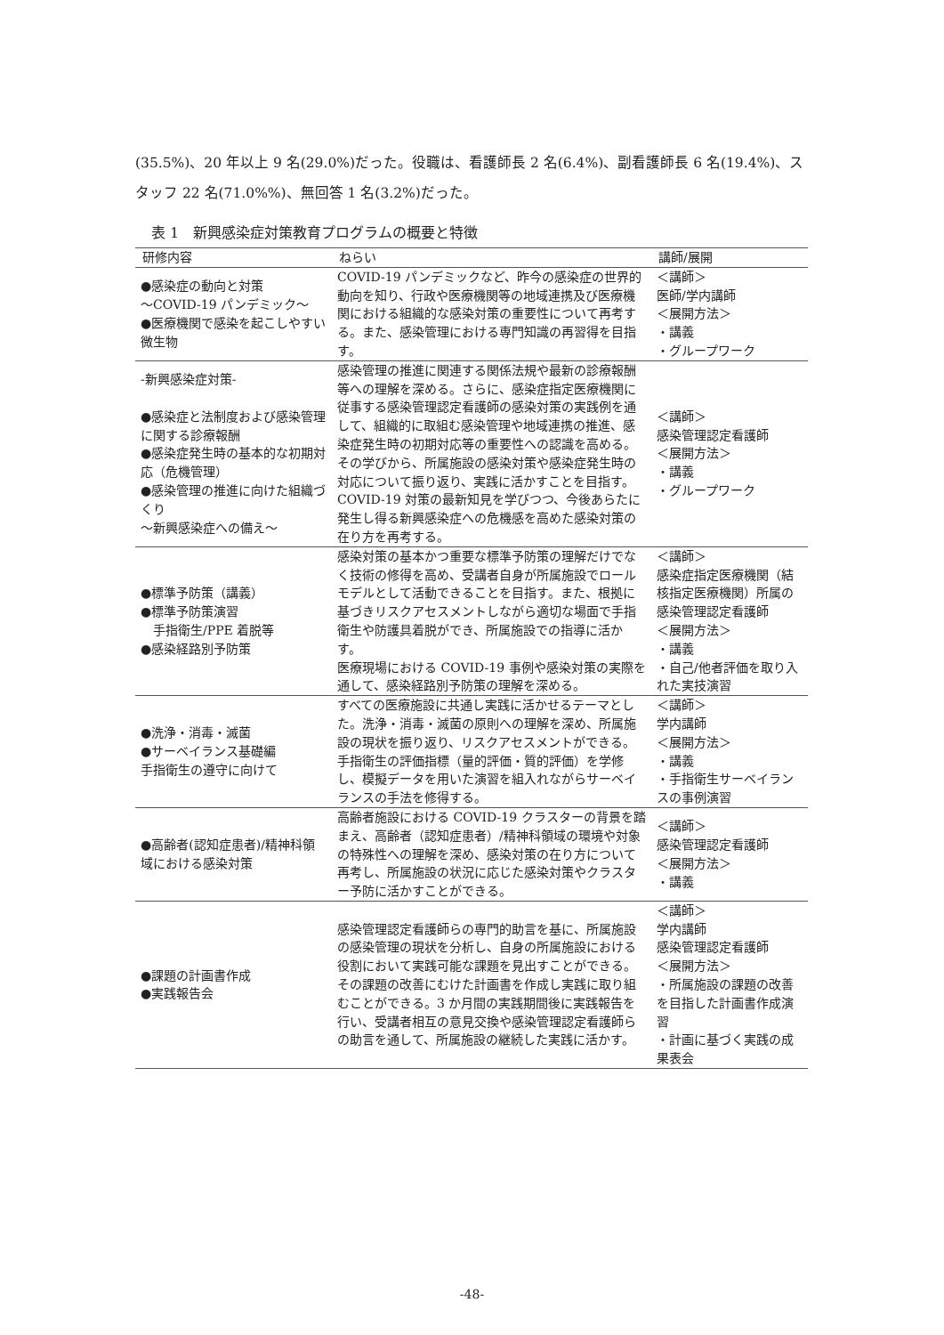(35.5%)、20 年以上 9 名(29.0%)だった。役職は、看護師長 2 名(6.4%)、副看護師長 6 名(19.4%)、スタッフ 22 名(71.0%%)、無回答 1 名(3.2%)だった。
表 1　新興感染症対策教育プログラムの概要と特徴
| 研修内容 | ねらい | 講師/展開 |
| --- | --- | --- |
| ●感染症の動向と対策 ～COVID-19 パンデミック～ ●医療機関で感染を起こしやすい微生物 | COVID-19 パンデミックなど、昨今の感染症の世界的動向を知り、行政や医療機関等の地域連携及び医療機関における組織的な感染対策の重要性について再考する。また、感染管理における専門知識の再習得を目指す。 | ＜講師＞ 医師/学内講師 ＜展開方法＞ ・講義 ・グループワーク |
| -新興感染症対策- ●感染症と法制度および感染管理に関する診療報酬 ●感染症発生時の基本的な初期対応（危機管理） ●感染管理の推進に向けた組織づくり ～新興感染症への備え～ | 感染管理の推進に関連する関係法規や最新の診療報酬等への理解を深める。さらに、感染症指定医療機関に従事する感染管理認定看護師の感染対策の実践例を通して、組織的に取組む感染管理や地域連携の推進、感染症発生時の初期対応等の重要性への認識を高める。その学びから、所属施設の感染対策や感染症発生時の対応について振り返り、実践に活かすことを目指す。 COVID-19 対策の最新知見を学びつつ、今後あらたに発生し得る新興感染症への危機感を高めた感染対策の在り方を再考する。 | ＜講師＞ 感染管理認定看護師 ＜展開方法＞ ・講義 ・グループワーク |
| ●標準予防策（講義） ●標準予防策演習 手指衛生/PPE 着脱等 ●感染経路別予防策 | 感染対策の基本かつ重要な標準予防策の理解だけでなく技術の修得を高め、受講者自身が所属施設でロールモデルとして活動できることを目指す。また、根拠に基づきリスクアセスメントしながら適切な場面で手指衛生や防護具着脱ができ、所属施設での指導に活かす。 医療現場における COVID-19 事例や感染対策の実際を通して、感染経路別予防策の理解を深める。 | ＜講師＞ 感染症指定医療機関（結核指定医療機関）所属の感染管理認定看護師 ＜展開方法＞ ・講義 ・自己/他者評価を取り入れた実技演習 |
| ●洗浄・消毒・滅菌 ●サーベイランス基礎編 手指衛生の遵守に向けて | すべての医療施設に共通し実践に活かせるテーマとした。洗浄・消毒・滅菌の原則への理解を深め、所属施設の現状を振り返り、リスクアセスメントができる。 手指衛生の評価指標（量的評価・質的評価）を学修し、模擬データを用いた演習を組入れながらサーベイランスの手法を修得する。 | ＜講師＞ 学内講師 ＜展開方法＞ ・講義 ・手指衛生サーベイランスの事例演習 |
| ●高齢者(認知症患者)/精神科領域における感染対策 | 高齢者施設における COVID-19 クラスターの背景を踏まえ、高齢者（認知症患者）/精神科領域の環境や対象の特殊性への理解を深め、感染対策の在り方について再考し、所属施設の状況に応じた感染対策やクラスター予防に活かすことができる。 | ＜講師＞ 感染管理認定看護師 ＜展開方法＞ ・講義 |
| ●課題の計画書作成 ●実践報告会 | 感染管理認定看護師らの専門的助言を基に、所属施設の感染管理の現状を分析し、自身の所属施設における役割において実践可能な課題を見出すことができる。その課題の改善にむけた計画書を作成し実践に取り組むことができる。3 か月間の実践期間後に実践報告を行い、受講者相互の意見交換や感染管理認定看護師らの助言を通して、所属施設の継続した実践に活かす。 | ＜講師＞ 学内講師 感染管理認定看護師 ＜展開方法＞ ・所属施設の課題の改善を目指した計画書作成演習 ・計画に基づく実践の成果表会 |
-48-